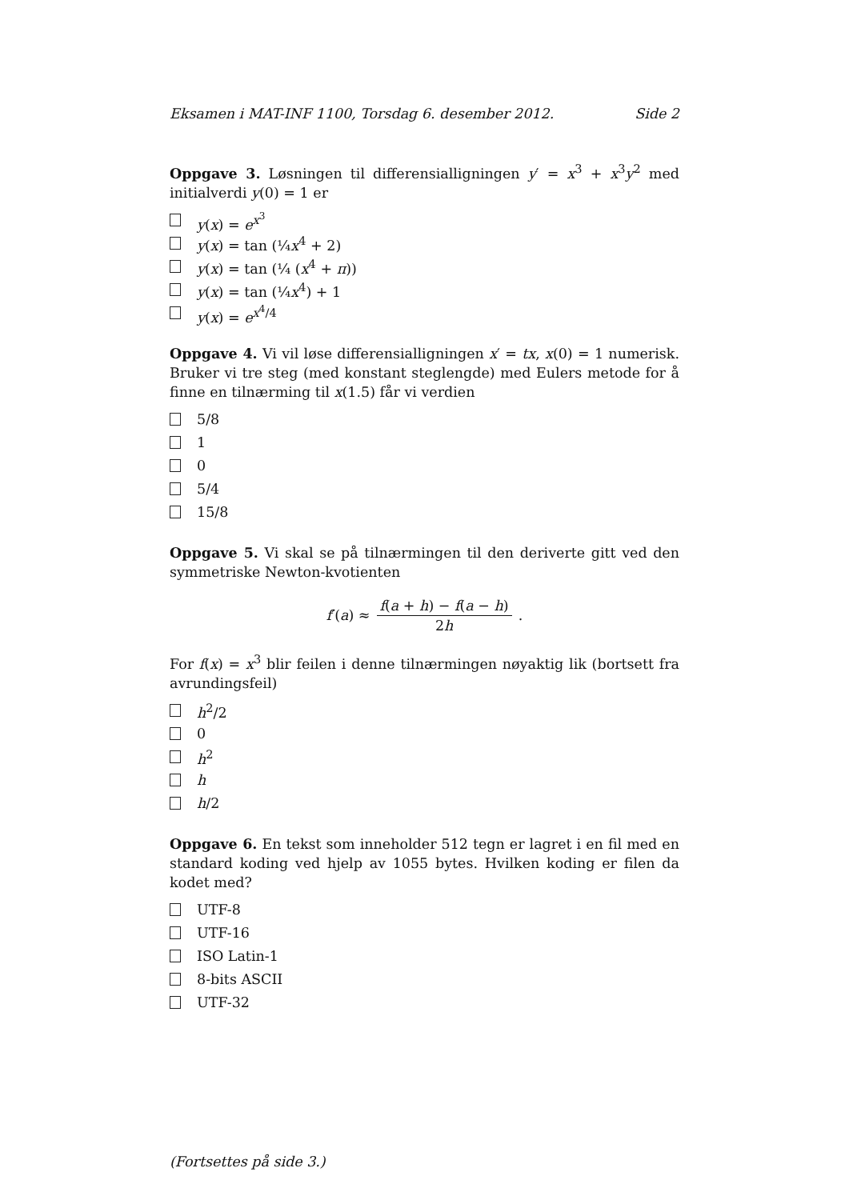Eksamen i MAT-INF 1100, Torsdag 6. desember 2012. Side 2
Oppgave 3. Løsningen til differensialligningen y′ = x<sup>3</sup> + x<sup>3</sup>y<sup>2</sup> med initialverdi y(0) = 1 er
y(x) = e<sup>x<sup>3</sup></sup>
y(x) = tan (¼x<sup>4</sup> + 2)
y(x) = tan (¼ (x<sup>4</sup> + π))
y(x) = tan (¼x<sup>4</sup>) + 1
y(x) = e<sup>x<sup>4</sup>/4</sup>
Oppgave 4. Vi vil løse differensialligningen x′ = tx, x(0) = 1 numerisk. Bruker vi tre steg (med konstant steglengde) med Eulers metode for å finne en tilnærming til x(1.5) får vi verdien
5/8
1
0
5/4
15/8
Oppgave 5. Vi skal se på tilnærmingen til den deriverte gitt ved den symmetriske Newton-kvotienten
f′(a) ≈ f(a + h) − f(a − h) 2h.
For f(x) = x<sup>3</sup> blir feilen i denne tilnærmingen nøyaktig lik (bortsett fra avrundingsfeil)
h<sup>2</sup>/2
0
h<sup>2</sup>
h
h/2
Oppgave 6. En tekst som inneholder 512 tegn er lagret i en fil med en standard koding ved hjelp av 1055 bytes. Hvilken koding er filen da kodet med?
UTF-8
UTF-16
ISO Latin-1
8-bits ASCII
UTF-32
(Fortsettes på side 3.)